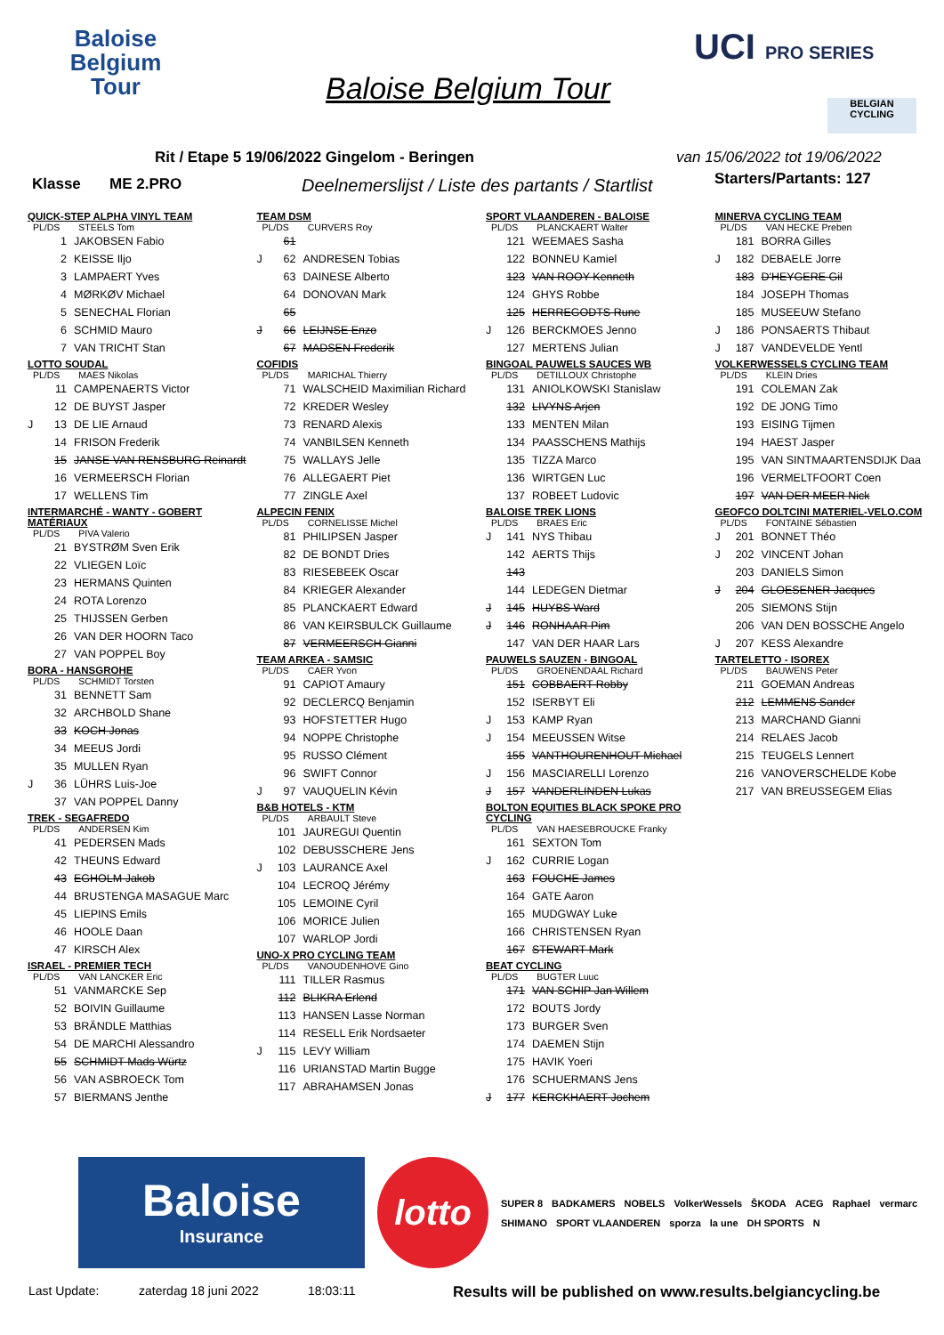Baloise Belgium Tour
Baloise Belgium Tour
UCI PRO SERIES
BELGIAN CYCLING
Rit / Etape 5 19/06/2022 Gingelom - Beringen
van 15/06/2022 tot 19/06/2022
Klasse ME 2.PRO
Deelnemerslijst / Liste des partants / Startlist
Starters/Partants: 127
QUICK-STEP ALPHA VINYL TEAM
PL/DS STEELS Tom
| | 1 | JAKOBSEN Fabio |
| | 2 | KEISSE Iljo |
| | 3 | LAMPAERT Yves |
| | 4 | MØRKØV Michael |
| | 5 | SENECHAL Florian |
| | 6 | SCHMID Mauro |
| | 7 | VAN TRICHT Stan |
LOTTO SOUDAL
PL/DS MAES Nikolas
| | 11 | CAMPENAERTS Victor |
| | 12 | DE BUYST Jasper |
| J | 13 | DE LIE Arnaud |
| | 14 | FRISON Frederik |
| | 15 | JANSE VAN RENSBURG Reinardt |
| | 16 | VERMEERSCH Florian |
| | 17 | WELLENS Tim |
INTERMARCHÉ - WANTY - GOBERT MATÉRIAUX
PL/DS PIVA Valerio
| | 21 | BYSTRØM Sven Erik |
| | 22 | VLIEGEN Loïc |
| | 23 | HERMANS Quinten |
| | 24 | ROTA Lorenzo |
| | 25 | THIJSSEN Gerben |
| | 26 | VAN DER HOORN Taco |
| | 27 | VAN POPPEL Boy |
BORA - HANSGROHE
PL/DS SCHMIDT Torsten
| | 31 | BENNETT Sam |
| | 32 | ARCHBOLD Shane |
| | 33 | KOCH Jonas |
| | 34 | MEEUS Jordi |
| | 35 | MULLEN Ryan |
| J | 36 | LÜHRS Luis-Joe |
| | 37 | VAN POPPEL Danny |
TREK - SEGAFREDO
PL/DS ANDERSEN Kim
| | 41 | PEDERSEN Mads |
| | 42 | THEUNS Edward |
| | 43 | EGHOLM Jakob |
| | 44 | BRUSTENGA MASAGUE Marc |
| | 45 | LIEPINS Emils |
| | 46 | HOOLE Daan |
| | 47 | KIRSCH Alex |
ISRAEL - PREMIER TECH
PL/DS VAN LANCKER Eric
| | 51 | VANMARCKE Sep |
| | 52 | BOIVIN Guillaume |
| | 53 | BRÄNDLE Matthias |
| | 54 | DE MARCHI Alessandro |
| | 55 | SCHMIDT Mads Würtz |
| | 56 | VAN ASBROECK Tom |
| | 57 | BIERMANS Jenthe |
TEAM DSM
PL/DS CURVERS Roy
| | 61 | |
| J | 62 | ANDRESEN Tobias |
| | 63 | DAINESE Alberto |
| | 64 | DONOVAN Mark |
| | 65 | |
| J | 66 | LEIJNSE Enzo |
| | 67 | MADSEN Frederik |
COFIDIS
PL/DS MARICHAL Thierry
| | 71 | WALSCHEID Maximilian Richard |
| | 72 | KREDER Wesley |
| | 73 | RENARD Alexis |
| | 74 | VANBILSEN Kenneth |
| | 75 | WALLAYS Jelle |
| | 76 | ALLEGAERT Piet |
| | 77 | ZINGLE Axel |
ALPECIN FENIX
PL/DS CORNELISSE Michel
| | 81 | PHILIPSEN Jasper |
| | 82 | DE BONDT Dries |
| | 83 | RIESEBEEK Oscar |
| | 84 | KRIEGER Alexander |
| | 85 | PLANCKAERT Edward |
| | 86 | VAN KEIRSBULCK Guillaume |
| | 87 | VERMEERSCH Gianni |
TEAM ARKEA - SAMSIC
PL/DS CAER Yvon
| | 91 | CAPIOT Amaury |
| | 92 | DECLERCQ Benjamin |
| | 93 | HOFSTETTER Hugo |
| | 94 | NOPPE Christophe |
| | 95 | RUSSO Clément |
| | 96 | SWIFT Connor |
| J | 97 | VAUQUELIN Kévin |
B&B HOTELS - KTM
PL/DS ARBAULT Steve
| | 101 | JAUREGUI Quentin |
| | 102 | DEBUSSCHERE Jens |
| J | 103 | LAURANCE Axel |
| | 104 | LECROQ Jérémy |
| | 105 | LEMOINE Cyril |
| | 106 | MORICE Julien |
| | 107 | WARLOP Jordi |
UNO-X PRO CYCLING TEAM
PL/DS VANOUDENHOVE Gino
| | 111 | TILLER Rasmus |
| | 112 | BLIKRA Erlend |
| | 113 | HANSEN Lasse Norman |
| | 114 | RESELL Erik Nordsaeter |
| J | 115 | LEVY William |
| | 116 | URIANSTAD Martin Bugge |
| | 117 | ABRAHAMSEN Jonas |
SPORT VLAANDEREN - BALOISE
PL/DS PLANCKAERT Walter
| | 121 | WEEMAES Sasha |
| | 122 | BONNEU Kamiel |
| | 123 | VAN ROOY Kenneth |
| | 124 | GHYS Robbe |
| | 125 | HERREGODTS Rune |
| J | 126 | BERCKMOES Jenno |
| | 127 | MERTENS Julian |
BINGOAL PAUWELS SAUCES WB
PL/DS DETILLOUX Christophe
| | 131 | ANIOLKOWSKI Stanislaw |
| | 132 | LIVYNS Arjen |
| | 133 | MENTEN Milan |
| | 134 | PAASSCHENS Mathijs |
| | 135 | TIZZA Marco |
| | 136 | WIRTGEN Luc |
| | 137 | ROBEET Ludovic |
BALOISE TREK LIONS
PL/DS BRAES Eric
| J | 141 | NYS Thibau |
| | 142 | AERTS Thijs |
| | 143 | |
| | 144 | LEDEGEN Dietmar |
| J | 145 | HUYBS Ward |
| J | 146 | RONHAAR Pim |
| | 147 | VAN DER HAAR Lars |
PAUWELS SAUZEN - BINGOAL
PL/DS GROENENDAAL Richard
| | 151 | COBBAERT Robby |
| | 152 | ISERBYT Eli |
| J | 153 | KAMP Ryan |
| J | 154 | MEEUSSEN Witse |
| | 155 | VANTHOURENHOUT Michael |
| J | 156 | MASCIARELLI Lorenzo |
| J | 157 | VANDERLINDEN Lukas |
BOLTON EQUITIES BLACK SPOKE PRO CYCLING
PL/DS VAN HAESEBROUCKE Franky
| | 161 | SEXTON Tom |
| J | 162 | CURRIE Logan |
| | 163 | FOUCHE James |
| | 164 | GATE Aaron |
| | 165 | MUDGWAY Luke |
| | 166 | CHRISTENSEN Ryan |
| | 167 | STEWART Mark |
BEAT CYCLING
PL/DS BUGTER Luuc
| | 171 | VAN SCHIP Jan Willem |
| | 172 | BOUTS Jordy |
| | 173 | BURGER Sven |
| | 174 | DAEMEN Stijn |
| | 175 | HAVIK Yoeri |
| | 176 | SCHUERMANS Jens |
| J | 177 | KERCKHAERT Jochem |
MINERVA CYCLING TEAM
PL/DS VAN HECKE Preben
| | 181 | BORRA Gilles |
| J | 182 | DEBAELE Jorre |
| | 183 | D'HEYGERE Gil |
| | 184 | JOSEPH Thomas |
| | 185 | MUSEEUW Stefano |
| J | 186 | PONSAERTS Thibaut |
| J | 187 | VANDEVELDE Yentl |
VOLKERWESSELS CYCLING TEAM
PL/DS KLEIN Dries
| | 191 | COLEMAN Zak |
| | 192 | DE JONG Timo |
| | 193 | EISING Tijmen |
| | 194 | HAEST Jasper |
| | 195 | VAN SINTMAARTENSDIJK Daa |
| | 196 | VERMELTFOORT Coen |
| | 197 | VAN DER MEER Nick |
GEOFCO DOLTCINI MATERIEL-VELO.COM
PL/DS FONTAINE Sébastien
| J | 201 | BONNET Théo |
| J | 202 | VINCENT Johan |
| | 203 | DANIELS Simon |
| J | 204 | GLOESENER Jacques |
| | 205 | SIEMONS Stijn |
| | 206 | VAN DEN BOSSCHE Angelo |
| J | 207 | KESS Alexandre |
TARTELETTO - ISOREX
PL/DS BAUWENS Peter
| | 211 | GOEMAN Andreas |
| | 212 | LEMMENS Sander |
| | 213 | MARCHAND Gianni |
| | 214 | RELAES Jacob |
| | 215 | TEUGELS Lennert |
| | 216 | VANOVERSCHELDE Kobe |
| | 217 | VAN BREUSSEGEM Elias |
Baloise
Insurance
lotto
SUPER 8 BADKAMERS NOBELS VolkerWessels ŠKODA ACEG Raphael vermarc SHIMANO SPORT VLAANDEREN sporza la une DH SPORTS N
Last Update: zaterdag 18 juni 2022 18:03:11 Results will be published on www.results.belgiancycling.be